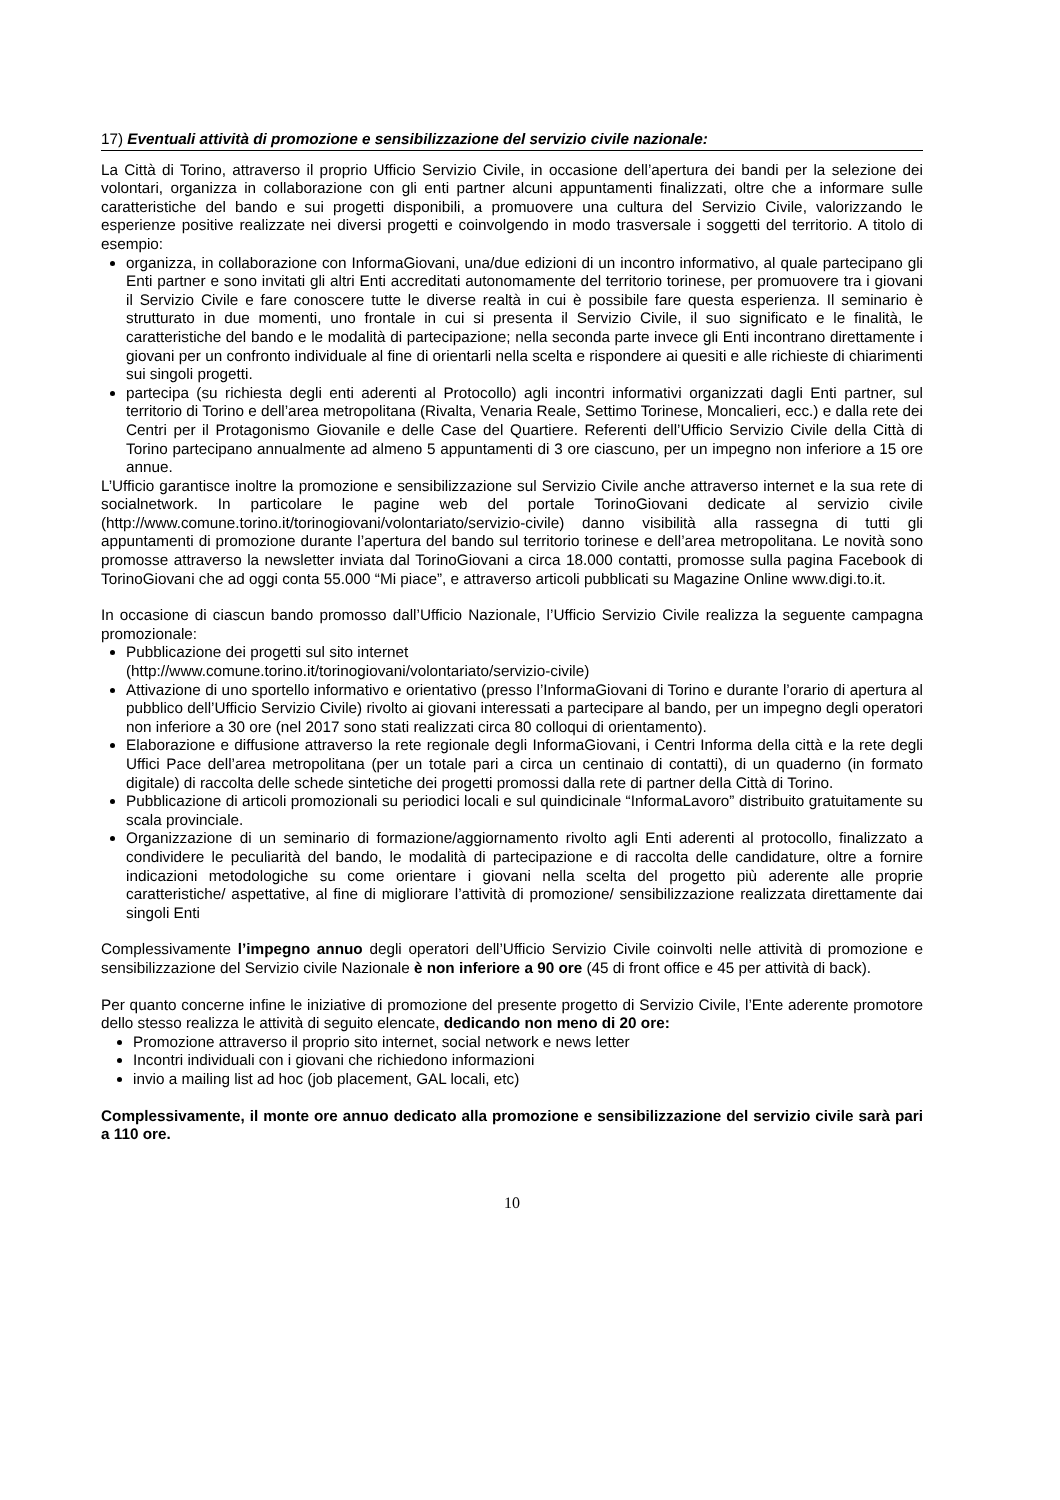17) Eventuali attività di promozione e sensibilizzazione del servizio civile nazionale:
La Città di Torino, attraverso il proprio Ufficio Servizio Civile, in occasione dell’apertura dei bandi per la selezione dei volontari, organizza in collaborazione con gli enti partner alcuni appuntamenti finalizzati, oltre che a informare sulle caratteristiche del bando e sui progetti disponibili, a promuovere una cultura del Servizio Civile, valorizzando le esperienze positive realizzate nei diversi progetti e coinvolgendo in modo trasversale i soggetti del territorio. A titolo di esempio:
organizza, in collaborazione con InformaGiovani, una/due edizioni di un incontro informativo, al quale partecipano gli Enti partner e sono invitati gli altri Enti accreditati autonomamente del territorio torinese, per promuovere tra i giovani il Servizio Civile e fare conoscere tutte le diverse realtà in cui è possibile fare questa esperienza. Il seminario è strutturato in due momenti, uno frontale in cui si presenta il Servizio Civile, il suo significato e le finalità, le caratteristiche del bando e le modalità di partecipazione; nella seconda parte invece gli Enti incontrano direttamente i giovani per un confronto individuale al fine di orientarli nella scelta e rispondere ai quesiti e alle richieste di chiarimenti sui singoli progetti.
partecipa (su richiesta degli enti aderenti al Protocollo) agli incontri informativi organizzati dagli Enti partner, sul territorio di Torino e dell’area metropolitana (Rivalta, Venaria Reale, Settimo Torinese, Moncalieri, ecc.) e dalla rete dei Centri per il Protagonismo Giovanile e delle Case del Quartiere. Referenti dell’Ufficio Servizio Civile della Città di Torino partecipano annualmente ad almeno 5 appuntamenti di 3 ore ciascuno, per un impegno non inferiore a 15 ore annue.
L’Ufficio garantisce inoltre la promozione e sensibilizzazione sul Servizio Civile anche attraverso internet e la sua rete di socialnetwork. In particolare le pagine web del portale TorinoGiovani dedicate al servizio civile (http://www.comune.torino.it/torinogiovani/volontariato/servizio-civile) danno visibilità alla rassegna di tutti gli appuntamenti di promozione durante l’apertura del bando sul territorio torinese e dell’area metropolitana. Le novità sono promosse attraverso la newsletter inviata dal TorinoGiovani a circa 18.000 contatti, promosse sulla pagina Facebook di TorinoGiovani che ad oggi conta 55.000 “Mi piace”, e attraverso articoli pubblicati su Magazine Online www.digi.to.it.
In occasione di ciascun bando promosso dall’Ufficio Nazionale, l’Ufficio Servizio Civile realizza la seguente campagna promozionale:
Pubblicazione dei progetti sul sito internet
(http://www.comune.torino.it/torinogiovani/volontariato/servizio-civile)
Attivazione di uno sportello informativo e orientativo (presso l’InformaGiovani di Torino e durante l’orario di apertura al pubblico dell’Ufficio Servizio Civile) rivolto ai giovani interessati a partecipare al bando, per un impegno degli operatori non inferiore a 30 ore (nel 2017 sono stati realizzati circa 80 colloqui di orientamento).
Elaborazione e diffusione attraverso la rete regionale degli InformaGiovani, i Centri Informa della città e la rete degli Uffici Pace dell’area metropolitana (per un totale pari a circa un centinaio di contatti), di un quaderno (in formato digitale) di raccolta delle schede sintetiche dei progetti promossi dalla rete di partner della Città di Torino.
Pubblicazione di articoli promozionali su periodici locali e sul quindicinale “InformaLavoro” distribuito gratuitamente su scala provinciale.
Organizzazione di un seminario di formazione/aggiornamento rivolto agli Enti aderenti al protocollo, finalizzato a condividere le peculiarità del bando, le modalità di partecipazione e di raccolta delle candidature, oltre a fornire indicazioni metodologiche su come orientare i giovani nella scelta del progetto più aderente alle proprie caratteristiche/ aspettative, al fine di migliorare l’attività di promozione/ sensibilizzazione realizzata direttamente dai singoli Enti
Complessivamente l’impegno annuo degli operatori dell’Ufficio Servizio Civile coinvolti nelle attività di promozione e sensibilizzazione del Servizio civile Nazionale è non inferiore a 90 ore (45 di front office e 45 per attività di back).
Per quanto concerne infine le iniziative di promozione del presente progetto di Servizio Civile, l’Ente aderente promotore dello stesso realizza le attività di seguito elencate, dedicando non meno di 20 ore:
Promozione attraverso il proprio sito internet, social network e news letter
Incontri individuali con i giovani che richiedono informazioni
invio a mailing list ad hoc (job placement, GAL locali, etc)
Complessivamente, il monte ore annuo dedicato alla promozione e sensibilizzazione del servizio civile sarà pari a 110 ore.
10